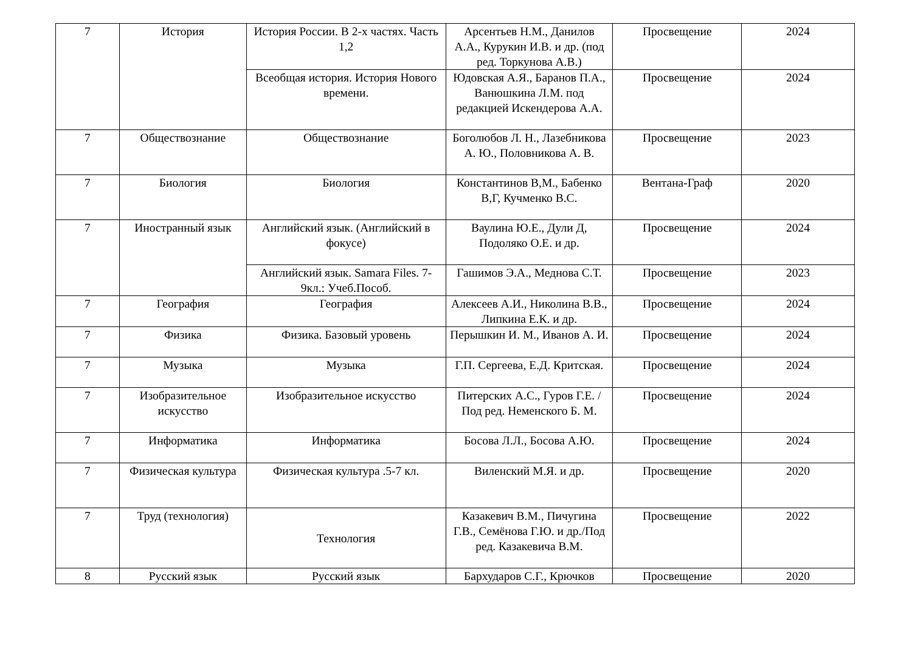| 7 | История | История России. В 2-х частях. Часть 1,2 | Арсентьев Н.М., Данилов А.А., Курукин И.В. и др. (под ред. Торкунова А.В.) | Просвещение | 2024 |
| | | Всеобщая история. История Нового времени. | Юдовская А.Я., Баранов П.А., Ванюшкина Л.М. под редакцией Искендерова А.А. | Просвещение | 2024 |
| 7 | Обществознание | Обществознание | Боголюбов Л. Н., Лазебникова А. Ю., Половникова А. В. | Просвещение | 2023 |
| 7 | Биология | Биология | Константинов В,М., Бабенко В,Г, Кучменко В.С. | Вентана-Граф | 2020 |
| 7 | Иностранный язык | Английский язык. (Английский в фокусе) | Ваулина Ю.Е., Дули Д, Подоляко О.Е. и др. | Просвещение | 2024 |
| | | Английский язык. Samara Files. 7-9кл.: Учеб.Пособ. | Гашимов Э.А., Меднова С.Т. | Просвещение | 2023 |
| 7 | География | География | Алексеев А.И., Николина В.В., Липкина Е.К. и др. | Просвещение | 2024 |
| 7 | Физика | Физика. Базовый уровень | Перышкин И. М., Иванов А. И. | Просвещение | 2024 |
| 7 | Музыка | Музыка | Г.П. Сергеева, Е.Д. Критская. | Просвещение | 2024 |
| 7 | Изобразительное искусство | Изобразительное искусство | Питерских А.С., Гуров Г.Е. / Под ред. Неменского Б. М. | Просвещение | 2024 |
| 7 | Информатика | Информатика | Босова Л.Л., Босова А.Ю. | Просвещение | 2024 |
| 7 | Физическая культура | Физическая культура .5-7 кл. | Виленский М.Я. и др. | Просвещение | 2020 |
| 7 | Труд (технология) | Технология | Казакевич В.М., Пичугина Г.В., Семёнова Г.Ю. и др./Под ред. Казакевича В.М. | Просвещение | 2022 |
| 8 | Русский язык | Русский язык | Бархударов С.Г., Крючков | Просвещение | 2020 |